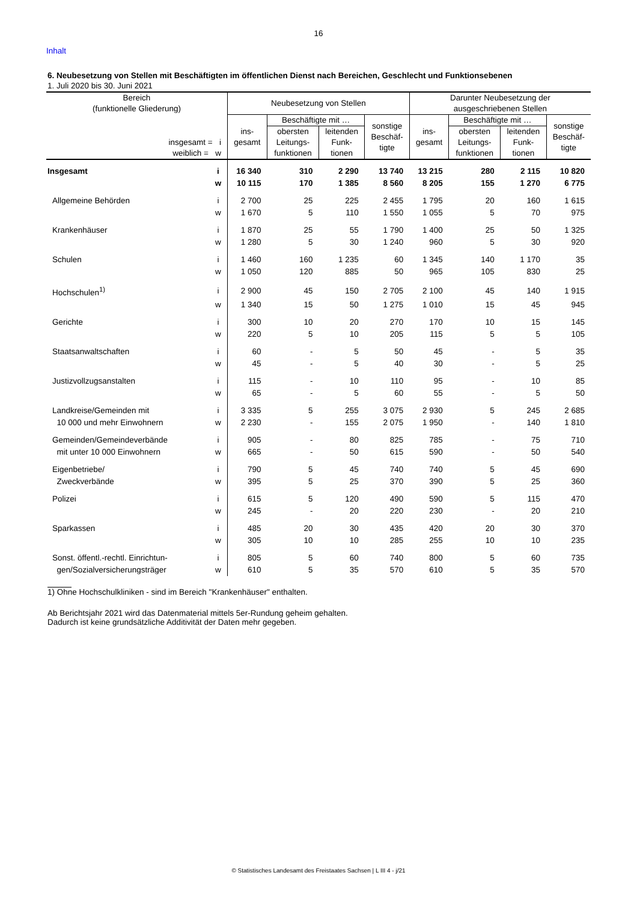16
Inhalt
6. Neubesetzung von Stellen mit Beschäftigten im öffentlichen Dienst nach Bereichen, Geschlecht und Funktionsebenen
1. Juli 2020 bis 30. Juni 2021
| Bereich (funktionelle Gliederung) | | Neubesetzung von Stellen | | | | Darunter Neubesetzung der ausgeschriebenen Stellen | | | |
| --- | --- | --- | --- | --- | --- | --- | --- | --- | --- |
| insgesamt = i weiblich = w | | ins- gesamt | Beschäftigte mit … | | sonstige Beschäf- tigte | ins- gesamt | Beschäftigte mit … | | sonstige Beschäf- tigte |
| | | | obersten Leitungs- funktionen | leitenden Funk- tionen | | | obersten Leitungs- funktionen | leitenden Funk- tionen | |
| Insgesamt | i | 16 340 | 310 | 2 290 | 13 740 | 13 215 | 280 | 2 115 | 10 820 |
| | w | 10 115 | 170 | 1 385 | 8 560 | 8 205 | 155 | 1 270 | 6 775 |
| Allgemeine Behörden | i | 2 700 | 25 | 225 | 2 455 | 1 795 | 20 | 160 | 1 615 |
| | w | 1 670 | 5 | 110 | 1 550 | 1 055 | 5 | 70 | 975 |
| Krankenhäuser | i | 1 870 | 25 | 55 | 1 790 | 1 400 | 25 | 50 | 1 325 |
| | w | 1 280 | 5 | 30 | 1 240 | 960 | 5 | 30 | 920 |
| Schulen | i | 1 460 | 160 | 1 235 | 60 | 1 345 | 140 | 1 170 | 35 |
| | w | 1 050 | 120 | 885 | 50 | 965 | 105 | 830 | 25 |
| Hochschulen<sup>1)</sup> | i | 2 900 | 45 | 150 | 2 705 | 2 100 | 45 | 140 | 1 915 |
| | w | 1 340 | 15 | 50 | 1 275 | 1 010 | 15 | 45 | 945 |
| Gerichte | i | 300 | 10 | 20 | 270 | 170 | 10 | 15 | 145 |
| | w | 220 | 5 | 10 | 205 | 115 | 5 | 5 | 105 |
| Staatsanwaltschaften | i | 60 | - | 5 | 50 | 45 | - | 5 | 35 |
| | w | 45 | - | 5 | 40 | 30 | - | 5 | 25 |
| Justizvollzugsanstalten | i | 115 | - | 10 | 110 | 95 | - | 10 | 85 |
| | w | 65 | - | 5 | 60 | 55 | - | 5 | 50 |
| Landkreise/Gemeinden mit | i | 3 335 | 5 | 255 | 3 075 | 2 930 | 5 | 245 | 2 685 |
| 10 000 und mehr Einwohnern | w | 2 230 | - | 155 | 2 075 | 1 950 | - | 140 | 1 810 |
| Gemeinden/Gemeindeverbände | i | 905 | - | 80 | 825 | 785 | - | 75 | 710 |
| mit unter 10 000 Einwohnern | w | 665 | - | 50 | 615 | 590 | - | 50 | 540 |
| Eigenbetriebe/ | i | 790 | 5 | 45 | 740 | 740 | 5 | 45 | 690 |
| Zweckverbände | w | 395 | 5 | 25 | 370 | 390 | 5 | 25 | 360 |
| Polizei | i | 615 | 5 | 120 | 490 | 590 | 5 | 115 | 470 |
| | w | 245 | - | 20 | 220 | 230 | - | 20 | 210 |
| Sparkassen | i | 485 | 20 | 30 | 435 | 420 | 20 | 30 | 370 |
| | w | 305 | 10 | 10 | 285 | 255 | 10 | 10 | 235 |
| Sonst. öffentl.-rechtl. Einrichtun- | i | 805 | 5 | 60 | 740 | 800 | 5 | 60 | 735 |
| gen/Sozialversicherungsträger | w | 610 | 5 | 35 | 570 | 610 | 5 | 35 | 570 |
1) Ohne Hochschulkliniken - sind im Bereich "Krankenhäuser" enthalten.
Ab Berichtsjahr 2021 wird das Datenmaterial mittels 5er-Rundung geheim gehalten.
Dadurch ist keine grundsätzliche Additivität der Daten mehr gegeben.
© Statistisches Landesamt des Freistaates Sachsen | L III 4 - j/21